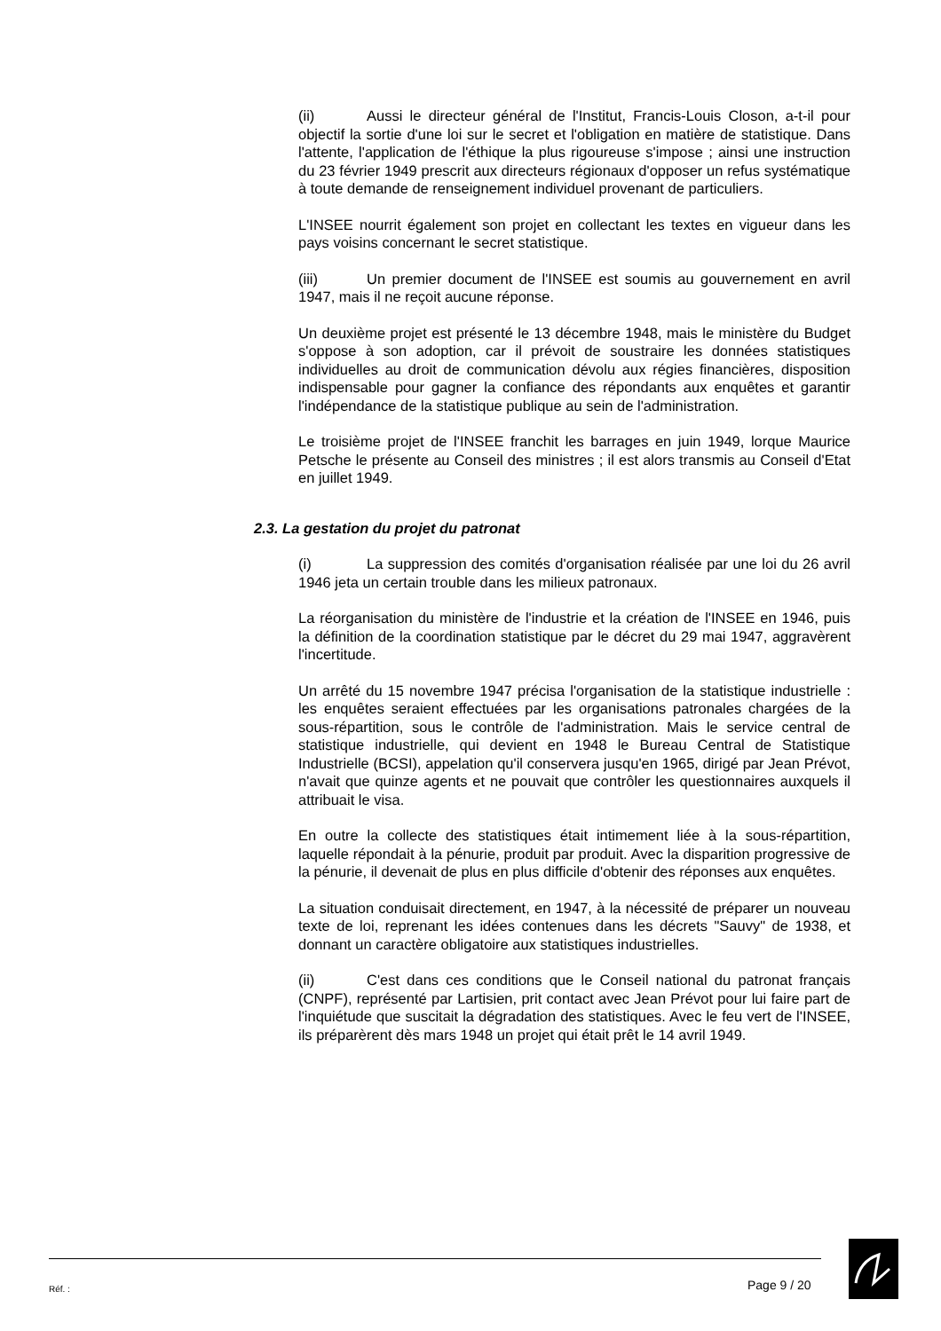(ii) Aussi le directeur général de l'Institut, Francis-Louis Closon, a-t-il pour objectif la sortie d'une loi sur le secret et l'obligation en matière de statistique. Dans l'attente, l'application de l'éthique la plus rigoureuse s'impose ; ainsi une instruction du 23 février 1949 prescrit aux directeurs régionaux d'opposer un refus systématique à toute demande de renseignement individuel provenant de particuliers.
L'INSEE nourrit également son projet en collectant les textes en vigueur dans les pays voisins concernant le secret statistique.
(iii) Un premier document de l'INSEE est soumis au gouvernement en avril 1947, mais il ne reçoit aucune réponse.
Un deuxième projet est présenté le 13 décembre 1948, mais le ministère du Budget s'oppose à son adoption, car il prévoit de soustraire les données statistiques individuelles au droit de communication dévolu aux régies financières, disposition indispensable pour gagner la confiance des répondants aux enquêtes et garantir l'indépendance de la statistique publique au sein de l'administration.
Le troisième projet de l'INSEE franchit les barrages en juin 1949, lorque Maurice Petsche le présente au Conseil des ministres ; il est alors transmis au Conseil d'Etat en juillet 1949.
2.3. La gestation du projet du patronat
(i) La suppression des comités d'organisation réalisée par une loi du 26 avril 1946 jeta un certain trouble dans les milieux patronaux.
La réorganisation du ministère de l'industrie et la création de l'INSEE en 1946, puis la définition de la coordination statistique par le décret du 29 mai 1947, aggravèrent l'incertitude.
Un arrêté du 15 novembre 1947 précisa l'organisation de la statistique industrielle : les enquêtes seraient effectuées par les organisations patronales chargées de la sous-répartition, sous le contrôle de l'administration. Mais le service central de statistique industrielle, qui devient en 1948 le Bureau Central de Statistique Industrielle (BCSI), appelation qu'il conservera jusqu'en 1965, dirigé par Jean Prévot, n'avait que quinze agents et ne pouvait que contrôler les questionnaires auxquels il attribuait le visa.
En outre la collecte des statistiques était intimement liée à la sous-répartition, laquelle répondait à la pénurie, produit par produit. Avec la disparition progressive de la pénurie, il devenait de plus en plus difficile d'obtenir des réponses aux enquêtes.
La situation conduisait directement, en 1947, à la nécessité de préparer un nouveau texte de loi, reprenant les idées contenues dans les décrets "Sauvy" de 1938, et donnant un caractère obligatoire aux statistiques industrielles.
(ii) C'est dans ces conditions que le Conseil national du patronat français (CNPF), représenté par Lartisien, prit contact avec Jean Prévot pour lui faire part de l'inquiétude que suscitait la dégradation des statistiques. Avec le feu vert de l'INSEE, ils préparèrent dès mars 1948 un projet qui était prêt le 14 avril 1949.
Réf. : Page 9 / 20